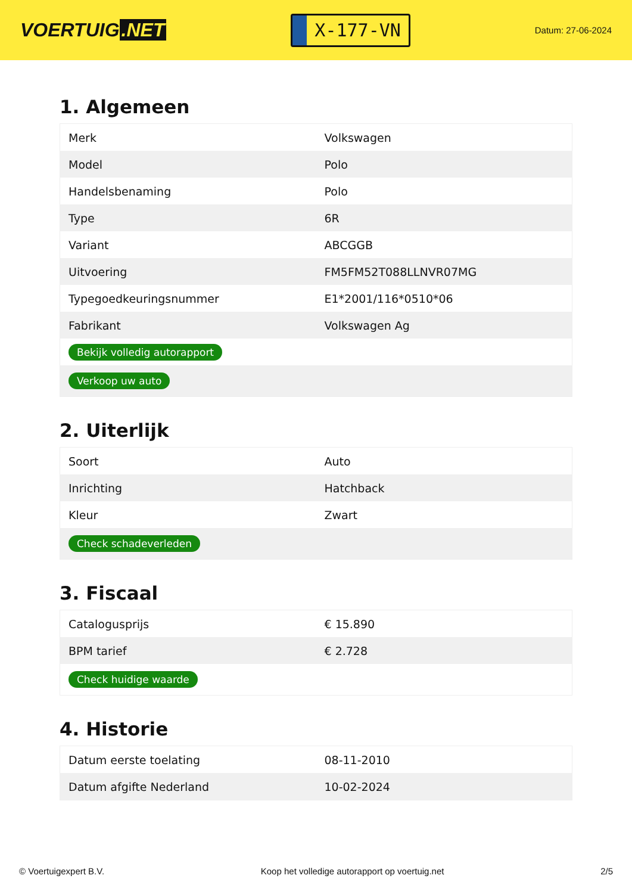VOERTUIG.NET
X-177-VN
Datum: 27-06-2024
1. Algemeen
| Merk | Volkswagen |
| Model | Polo |
| Handelsbenaming | Polo |
| Type | 6R |
| Variant | ABCGGB |
| Uitvoering | FM5FM52T088LLNVR07MG |
| Typegoedkeuringsnummer | E1*2001/116*0510*06 |
| Fabrikant | Volkswagen Ag |
| Bekijk volledig autorapport | |
| Verkoop uw auto | |
2. Uiterlijk
| Soort | Auto |
| Inrichting | Hatchback |
| Kleur | Zwart |
| Check schadeverleden | |
3. Fiscaal
| Catalogusprijs | € 15.890 |
| BPM tarief | € 2.728 |
| Check huidige waarde | |
4. Historie
| Datum eerste toelating | 08-11-2010 |
| Datum afgifte Nederland | 10-02-2024 |
© Voertuigexpert B.V. Koop het volledige autorapport op voertuig.net 2/5